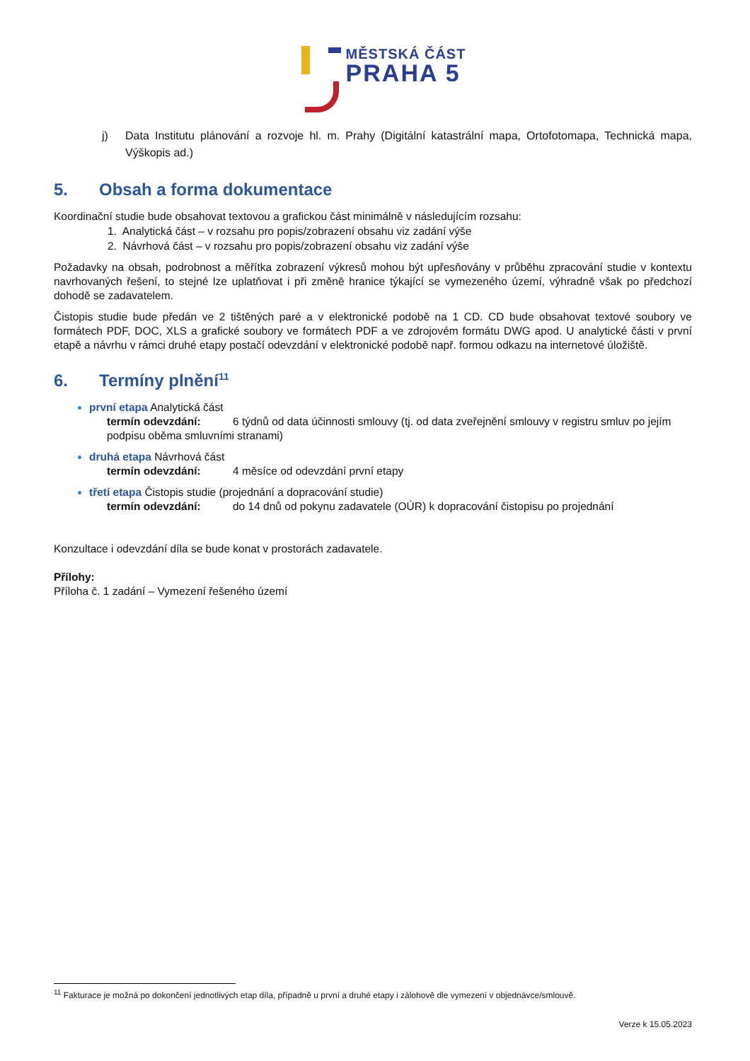MĚSTSKÁ ČÁST
PRAHA 5
j) Data Institutu plánování a rozvoje hl. m. Prahy (Digitální katastrální mapa, Ortofotomapa, Technická mapa, Výškopis ad.)
5. Obsah a forma dokumentace
Koordinační studie bude obsahovat textovou a grafickou část minimálně v následujícím rozsahu:
1. Analytická část – v rozsahu pro popis/zobrazení obsahu viz zadání výše
2. Návrhová část – v rozsahu pro popis/zobrazení obsahu viz zadání výše
Požadavky na obsah, podrobnost a měřítka zobrazení výkresů mohou být upřesňovány v průběhu zpracování studie v kontextu navrhovaných řešení, to stejné lze uplatňovat i při změně hranice týkající se vymezeného území, výhradně však po předchozí dohodě se zadavatelem.
Čistopis studie bude předán ve 2 tištěných paré a v elektronické podobě na 1 CD. CD bude obsahovat textové soubory ve formátech PDF, DOC, XLS a grafické soubory ve formátech PDF a ve zdrojovém formátu DWG apod. U analytické části v první etapě a návrhu v rámci druhé etapy postačí odevzdání v elektronické podobě např. formou odkazu na internetové úložiště.
6. Termíny plnění<sup>11</sup>
první etapa Analytická část
termín odevzdání: 6 týdnů od data účinnosti smlouvy (tj. od data zveřejnění smlouvy v registru smluv po jejím podpisu oběma smluvními stranami)
druhá etapa Návrhová část
termín odevzdání: 4 měsíce od odevzdání první etapy
třetí etapa Čistopis studie (projednání a dopracování studie)
termín odevzdání: do 14 dnů od pokynu zadavatele (OÚR) k dopracování čistopisu po projednání
Konzultace i odevzdání díla se bude konat v prostorách zadavatele.
Přílohy:
Příloha č. 1 zadání – Vymezení řešeného území
<sup>11</sup> Fakturace je možná po dokončení jednotlivých etap díla, případně u první a druhé etapy i zálohově dle vymezení v objednávce/smlouvě.
Verze k 15.05.2023